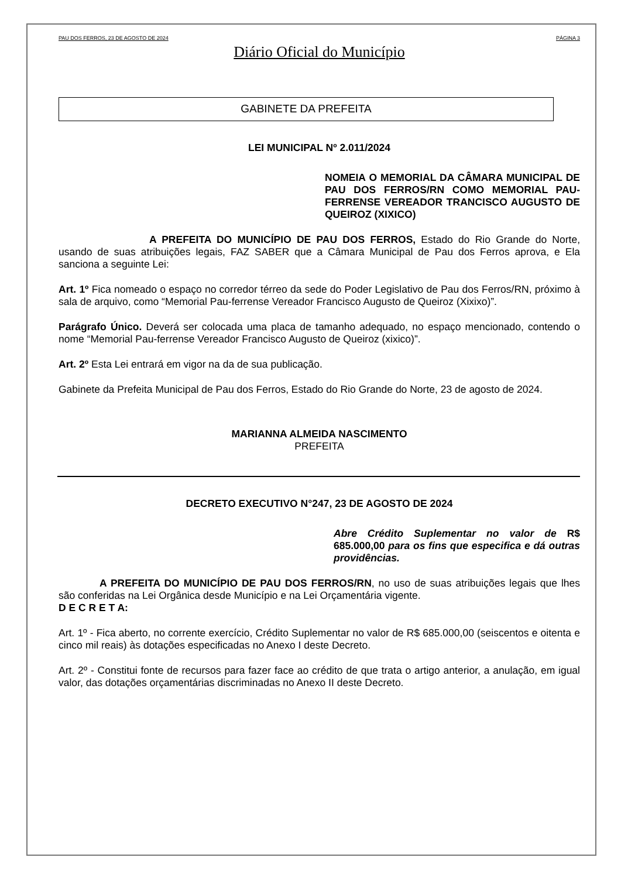PAU DOS FERROS, 23 DE AGOSTO DE 2024 PÁGINA 3
Diário Oficial do Município
GABINETE DA PREFEITA
LEI MUNICIPAL Nº 2.011/2024
NOMEIA O MEMORIAL DA CÂMARA MUNICIPAL DE PAU DOS FERROS/RN COMO MEMORIAL PAU-FERRENSE VEREADOR TRANCISCO AUGUSTO DE QUEIROZ (XIXICO)
A PREFEITA DO MUNICÍPIO DE PAU DOS FERROS, Estado do Rio Grande do Norte, usando de suas atribuições legais, FAZ SABER que a Câmara Municipal de Pau dos Ferros aprova, e Ela sanciona a seguinte Lei:
Art. 1º Fica nomeado o espaço no corredor térreo da sede do Poder Legislativo de Pau dos Ferros/RN, próximo à sala de arquivo, como “Memorial Pau-ferrense Vereador Francisco Augusto de Queiroz (Xixixo)”.
Parágrafo Único. Deverá ser colocada uma placa de tamanho adequado, no espaço mencionado, contendo o nome “Memorial Pau-ferrense Vereador Francisco Augusto de Queiroz (xixico)”.
Art. 2º Esta Lei entrará em vigor na da de sua publicação.
Gabinete da Prefeita Municipal de Pau dos Ferros, Estado do Rio Grande do Norte, 23 de agosto de 2024.
MARIANNA ALMEIDA NASCIMENTO
PREFEITA
DECRETO EXECUTIVO N°247, 23 DE AGOSTO DE 2024
Abre Crédito Suplementar no valor de R$ 685.000,00 para os fins que especifica e dá outras providências.
A PREFEITA DO MUNICÍPIO DE PAU DOS FERROS/RN, no uso de suas atribuições legais que lhes são conferidas na Lei Orgânica desde Município e na Lei Orçamentária vigente.
D E C R E T A:
Art. 1º - Fica aberto, no corrente exercício, Crédito Suplementar no valor de R$ 685.000,00 (seiscentos e oitenta e cinco mil reais) às dotações especificadas no Anexo I deste Decreto.
Art. 2º - Constitui fonte de recursos para fazer face ao crédito de que trata o artigo anterior, a anulação, em igual valor, das dotações orçamentárias discriminadas no Anexo II deste Decreto.